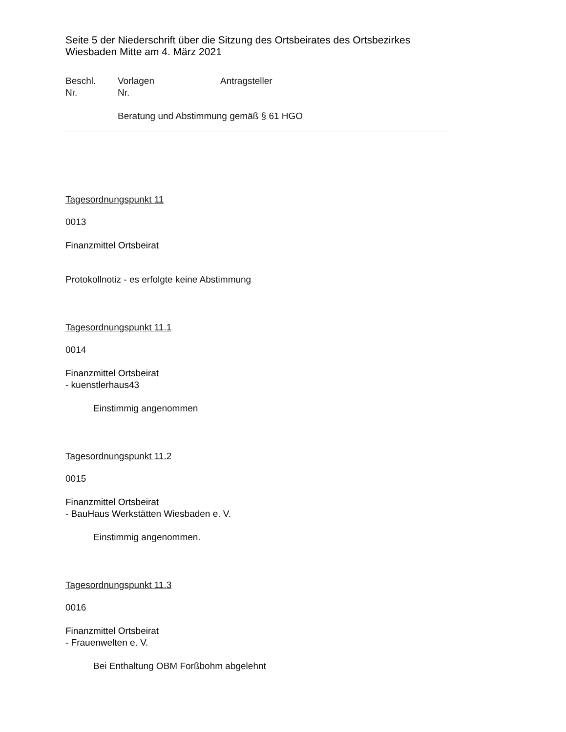Seite 5 der Niederschrift über die Sitzung des Ortsbeirates des Ortsbezirkes
Wiesbaden Mitte am 4. März 2021
Beschl.
Nr.
Vorlagen
Nr.
Antragsteller
Beratung und Abstimmung gemäß § 61 HGO
Tagesordnungspunkt 11
0013
Finanzmittel Ortsbeirat
Protokollnotiz - es erfolgte keine Abstimmung
Tagesordnungspunkt 11.1
0014
Finanzmittel Ortsbeirat
- kuenstlerhaus43
Einstimmig angenommen
Tagesordnungspunkt 11.2
0015
Finanzmittel Ortsbeirat
- BauHaus Werkstätten Wiesbaden e. V.
Einstimmig angenommen.
Tagesordnungspunkt 11.3
0016
Finanzmittel Ortsbeirat
- Frauenwelten e. V.
Bei Enthaltung OBM Forßbohm abgelehnt